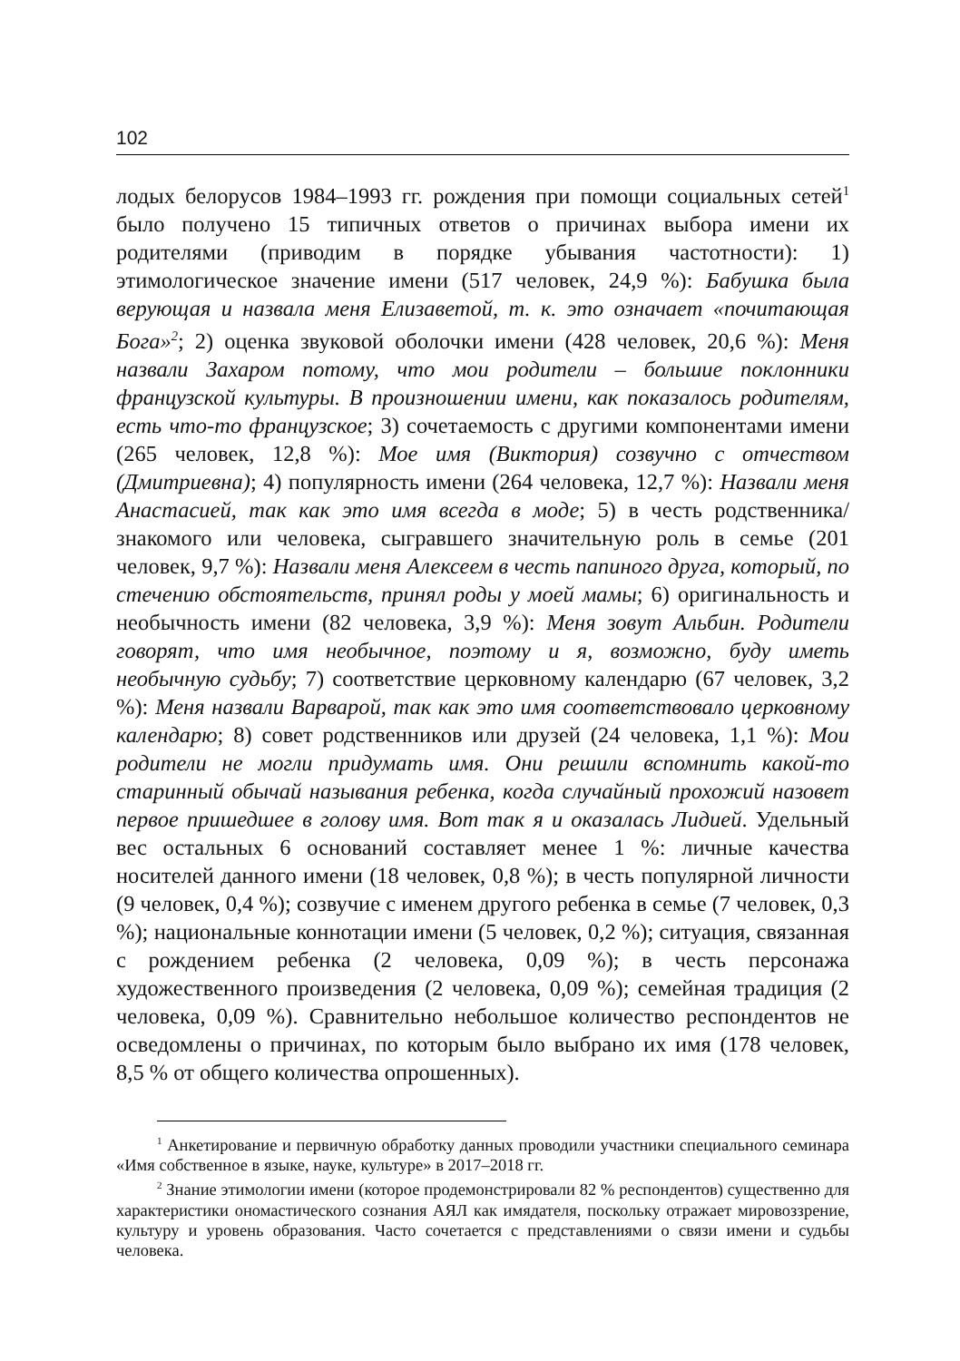102
лодых белорусов 1984–1993 гг. рождения при помощи социальных сетей<sup>1</sup> было получено 15 типичных ответов о причинах выбора имени их родителями (приводим в порядке убывания частотности): 1) этимологическое значение имени (517 человек, 24,9 %): Бабушка была верующая и назвала меня Елизаветой, т. к. это означает «почитающая Бога»<sup>2</sup>; 2) оценка звуковой оболочки имени (428 человек, 20,6 %): Меня назвали Захаром потому, что мои родители – большие поклонники французской культуры. В произношении имени, как показалось родителям, есть что-то французское; 3) сочетаемость с другими компонентами имени (265 человек, 12,8 %): Мое имя (Виктория) созвучно с отчеством (Дмитриевна); 4) популярность имени (264 человека, 12,7 %): Назвали меня Анастасией, так как это имя всегда в моде; 5) в честь родственника/знакомого или человека, сыгравшего значительную роль в семье (201 человек, 9,7 %): Назвали меня Алексеем в честь папиного друга, который, по стечению обстоятельств, принял роды у моей мамы; 6) оригинальность и необычность имени (82 человека, 3,9 %): Меня зовут Альбин. Родители говорят, что имя необычное, поэтому и я, возможно, буду иметь необычную судьбу; 7) соответствие церковному календарю (67 человек, 3,2 %): Меня назвали Варварой, так как это имя соответствовало церковному календарю; 8) совет родственников или друзей (24 человека, 1,1 %): Мои родители не могли придумать имя. Они решили вспомнить какой-то старинный обычай называния ребенка, когда случайный прохожий назовет первое пришедшее в голову имя. Вот так я и оказалась Лидией. Удельный вес остальных 6 оснований составляет менее 1 %: личные качества носителей данного имени (18 человек, 0,8 %); в честь популярной личности (9 человек, 0,4 %); созвучие с именем другого ребенка в семье (7 человек, 0,3 %); национальные коннотации имени (5 человек, 0,2 %); ситуация, связанная с рождением ребенка (2 человека, 0,09 %); в честь персонажа художественного произведения (2 человека, 0,09 %); семейная традиция (2 человека, 0,09 %). Сравнительно небольшое количество респондентов не осведомлены о причинах, по которым было выбрано их имя (178 человек, 8,5 % от общего количества опрошенных).
<sup>1</sup> Анкетирование и первичную обработку данных проводили участники специального семинара «Имя собственное в языке, науке, культуре» в 2017–2018 гг.
<sup>2</sup> Знание этимологии имени (которое продемонстрировали 82 % респондентов) существенно для характеристики ономастического сознания АЯЛ как имядателя, поскольку отражает мировоззрение, культуру и уровень образования. Часто сочетается с представлениями о связи имени и судьбы человека.